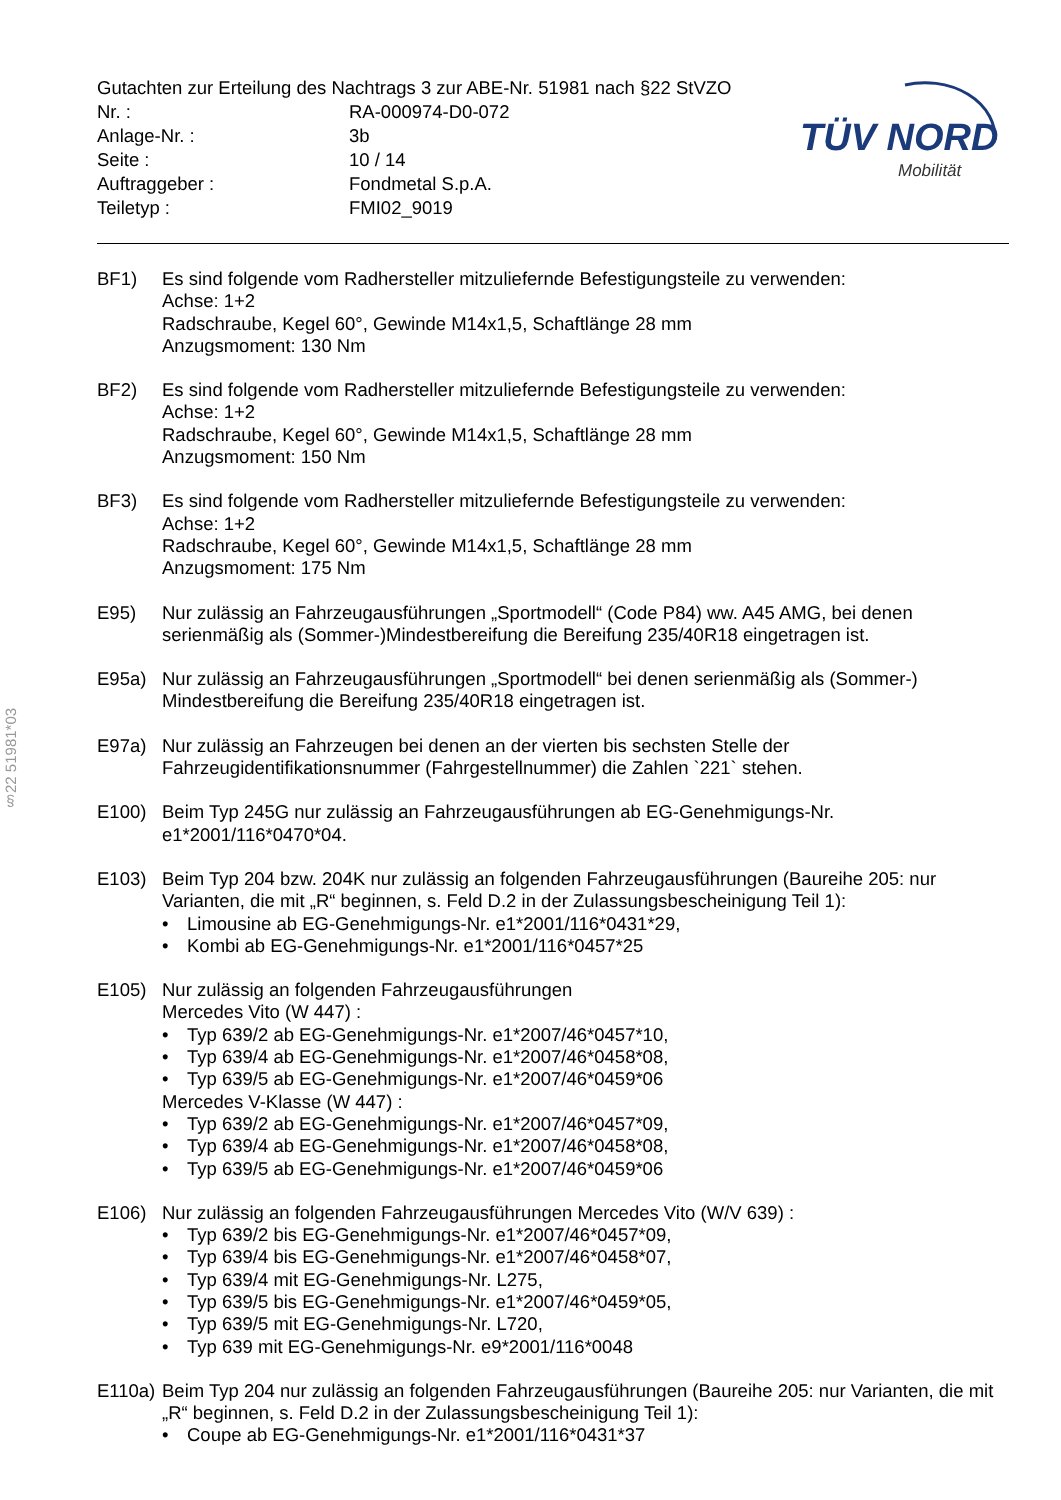Gutachten zur Erteilung des Nachtrags 3 zur ABE-Nr. 51981 nach §22 StVZO
Nr. : RA-000974-D0-072
Anlage-Nr. : 3b
Seite : 10 / 14
Auftraggeber : Fondmetal S.p.A.
Teiletyp : FMI02_9019
TÜV NORD
Mobilität
§22 51981*03
BF1) Es sind folgende vom Radhersteller mitzuliefernde Befestigungsteile zu verwenden:
Achse: 1+2
Radschraube, Kegel 60°, Gewinde M14x1,5, Schaftlänge 28 mm
Anzugsmoment: 130 Nm
BF2) Es sind folgende vom Radhersteller mitzuliefernde Befestigungsteile zu verwenden:
Achse: 1+2
Radschraube, Kegel 60°, Gewinde M14x1,5, Schaftlänge 28 mm
Anzugsmoment: 150 Nm
BF3) Es sind folgende vom Radhersteller mitzuliefernde Befestigungsteile zu verwenden:
Achse: 1+2
Radschraube, Kegel 60°, Gewinde M14x1,5, Schaftlänge 28 mm
Anzugsmoment: 175 Nm
E95) Nur zulässig an Fahrzeugausführungen „Sportmodell“ (Code P84) ww. A45 AMG, bei denen serienmäßig als (Sommer-)Mindestbereifung die Bereifung 235/40R18 eingetragen ist.
E95a) Nur zulässig an Fahrzeugausführungen „Sportmodell“ bei denen serienmäßig als (Sommer-) Mindestbereifung die Bereifung 235/40R18 eingetragen ist.
E97a) Nur zulässig an Fahrzeugen bei denen an der vierten bis sechsten Stelle der Fahrzeugidentifikationsnummer (Fahrgestellnummer) die Zahlen `221` stehen.
E100) Beim Typ 245G nur zulässig an Fahrzeugausführungen ab EG-Genehmigungs-Nr. e1*2001/116*0470*04.
E103) Beim Typ 204 bzw. 204K nur zulässig an folgenden Fahrzeugausführungen (Baureihe 205: nur Varianten, die mit „R“ beginnen, s. Feld D.2 in der Zulassungsbescheinigung Teil 1):
• Limousine ab EG-Genehmigungs-Nr. e1*2001/116*0431*29,
• Kombi ab EG-Genehmigungs-Nr. e1*2001/116*0457*25
E105) Nur zulässig an folgenden Fahrzeugausführungen
Mercedes Vito (W 447) :
• Typ 639/2 ab EG-Genehmigungs-Nr. e1*2007/46*0457*10,
• Typ 639/4 ab EG-Genehmigungs-Nr. e1*2007/46*0458*08,
• Typ 639/5 ab EG-Genehmigungs-Nr. e1*2007/46*0459*06
Mercedes V-Klasse (W 447) :
• Typ 639/2 ab EG-Genehmigungs-Nr. e1*2007/46*0457*09,
• Typ 639/4 ab EG-Genehmigungs-Nr. e1*2007/46*0458*08,
• Typ 639/5 ab EG-Genehmigungs-Nr. e1*2007/46*0459*06
E106) Nur zulässig an folgenden Fahrzeugausführungen Mercedes Vito (W/V 639) :
• Typ 639/2 bis EG-Genehmigungs-Nr. e1*2007/46*0457*09,
• Typ 639/4 bis EG-Genehmigungs-Nr. e1*2007/46*0458*07,
• Typ 639/4 mit EG-Genehmigungs-Nr. L275,
• Typ 639/5 bis EG-Genehmigungs-Nr. e1*2007/46*0459*05,
• Typ 639/5 mit EG-Genehmigungs-Nr. L720,
• Typ 639 mit EG-Genehmigungs-Nr. e9*2001/116*0048
E110a)
Beim Typ 204 nur zulässig an folgenden Fahrzeugausführungen (Baureihe 205: nur Varianten, die mit „R“ beginnen, s. Feld D.2 in der Zulassungsbescheinigung Teil 1):
• Coupe ab EG-Genehmigungs-Nr. e1*2001/116*0431*37